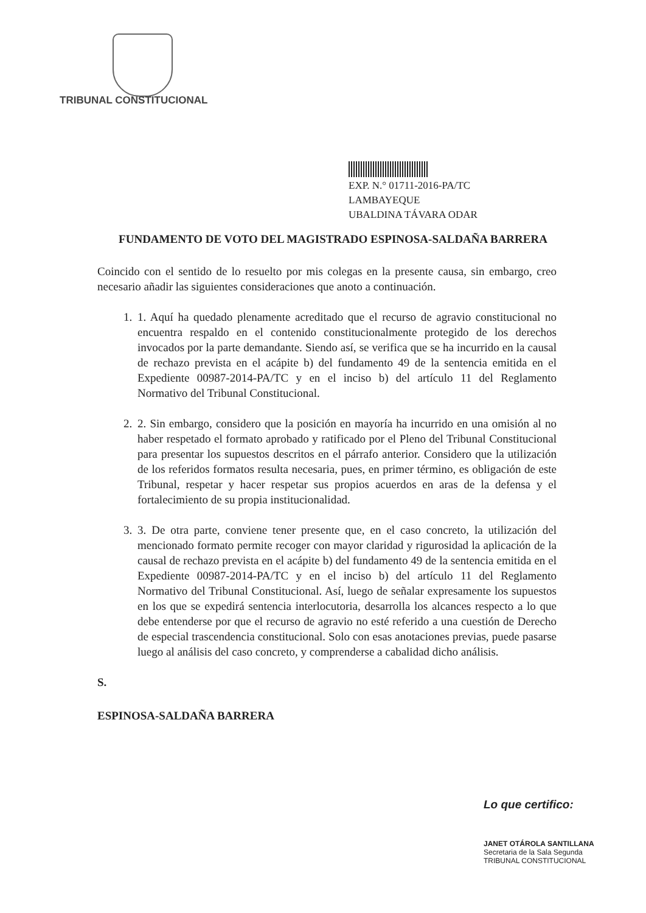TRIBUNAL CONSTITUCIONAL
EXP. N.° 01711-2016-PA/TC
LAMBAYEQUE
UBALDINA TÁVARA ODAR
FUNDAMENTO DE VOTO DEL MAGISTRADO ESPINOSA-SALDAÑA BARRERA
Coincido con el sentido de lo resuelto por mis colegas en la presente causa, sin embargo, creo necesario añadir las siguientes consideraciones que anoto a continuación.
1. 1. Aquí ha quedado plenamente acreditado que el recurso de agravio constitucional no encuentra respaldo en el contenido constitucionalmente protegido de los derechos invocados por la parte demandante. Siendo así, se verifica que se ha incurrido en la causal de rechazo prevista en el acápite b) del fundamento 49 de la sentencia emitida en el Expediente 00987-2014-PA/TC y en el inciso b) del artículo 11 del Reglamento Normativo del Tribunal Constitucional.
2. 2. Sin embargo, considero que la posición en mayoría ha incurrido en una omisión al no haber respetado el formato aprobado y ratificado por el Pleno del Tribunal Constitucional para presentar los supuestos descritos en el párrafo anterior. Considero que la utilización de los referidos formatos resulta necesaria, pues, en primer término, es obligación de este Tribunal, respetar y hacer respetar sus propios acuerdos en aras de la defensa y el fortalecimiento de su propia institucionalidad.
3. 3. De otra parte, conviene tener presente que, en el caso concreto, la utilización del mencionado formato permite recoger con mayor claridad y rigurosidad la aplicación de la causal de rechazo prevista en el acápite b) del fundamento 49 de la sentencia emitida en el Expediente 00987-2014-PA/TC y en el inciso b) del artículo 11 del Reglamento Normativo del Tribunal Constitucional. Así, luego de señalar expresamente los supuestos en los que se expedirá sentencia interlocutoria, desarrolla los alcances respecto a lo que debe entenderse por que el recurso de agravio no esté referido a una cuestión de Derecho de especial trascendencia constitucional. Solo con esas anotaciones previas, puede pasarse luego al análisis del caso concreto, y comprenderse a cabalidad dicho análisis.
S.
ESPINOSA-SALDAÑA BARRERA
Lo que certifico:
JANET OTÁROLA SANTILLANA
Secretaria de la Sala Segunda
TRIBUNAL CONSTITUCIONAL